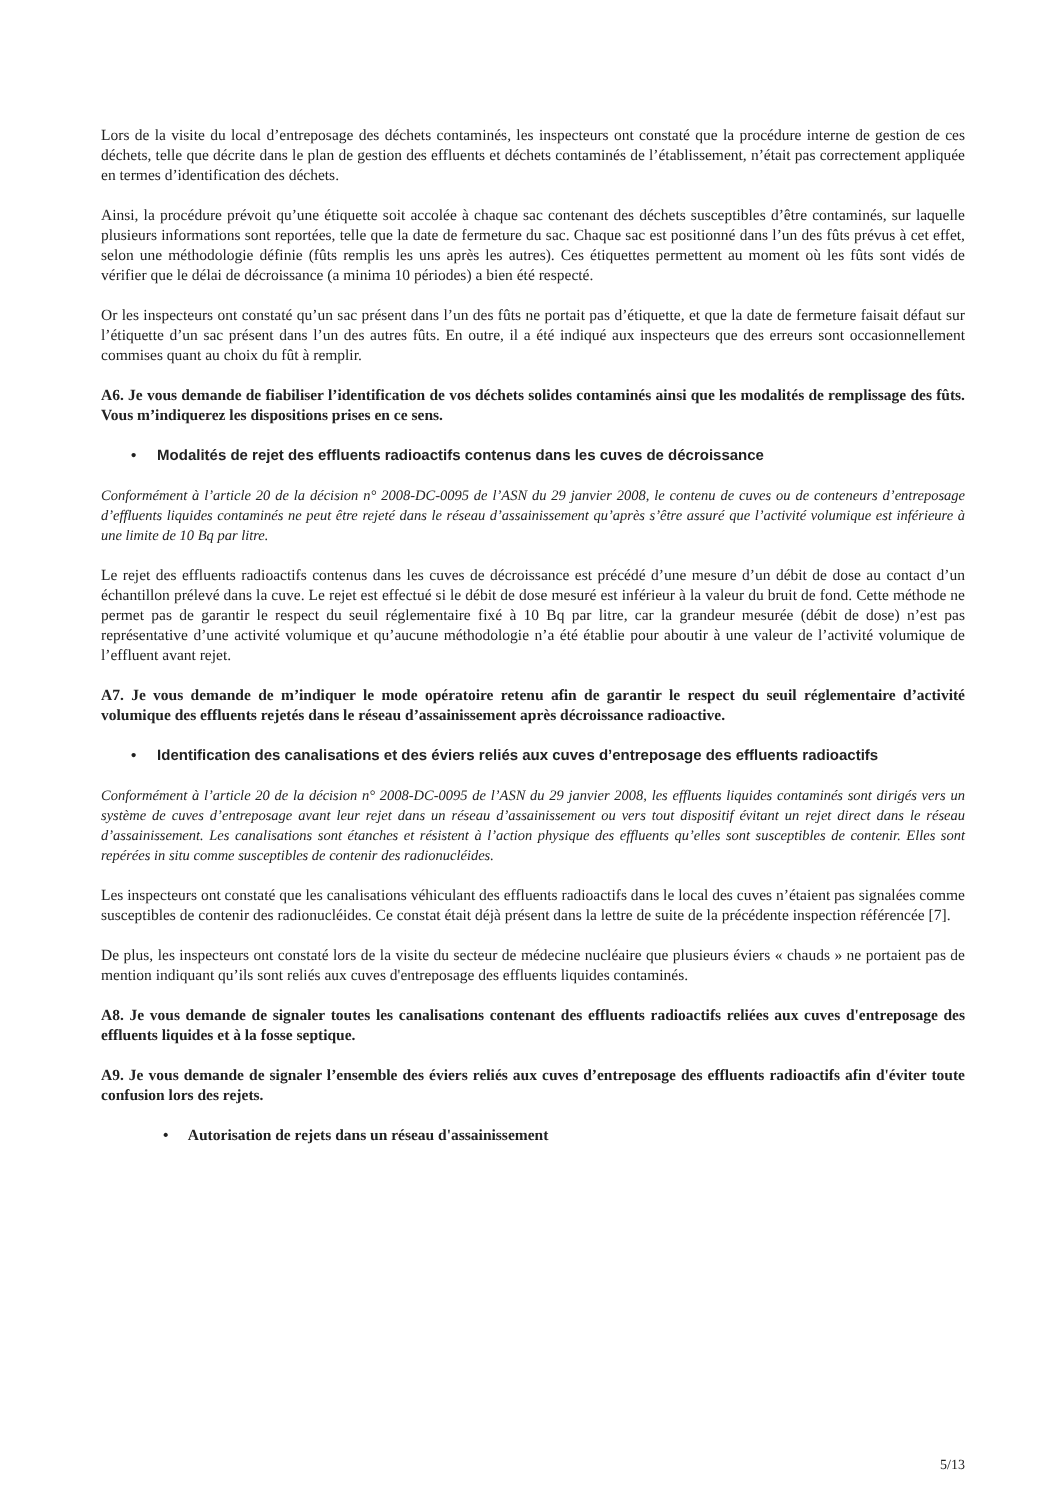Lors de la visite du local d’entreposage des déchets contaminés, les inspecteurs ont constaté que la procédure interne de gestion de ces déchets, telle que décrite dans le plan de gestion des effluents et déchets contaminés de l’établissement, n’était pas correctement appliquée en termes d’identification des déchets.
Ainsi, la procédure prévoit qu’une étiquette soit accolée à chaque sac contenant des déchets susceptibles d’être contaminés, sur laquelle plusieurs informations sont reportées, telle que la date de fermeture du sac. Chaque sac est positionné dans l’un des fûts prévus à cet effet, selon une méthodologie définie (fûts remplis les uns après les autres). Ces étiquettes permettent au moment où les fûts sont vidés de vérifier que le délai de décroissance (a minima 10 périodes) a bien été respecté.
Or les inspecteurs ont constaté qu’un sac présent dans l’un des fûts ne portait pas d’étiquette, et que la date de fermeture faisait défaut sur l’étiquette d’un sac présent dans l’un des autres fûts. En outre, il a été indiqué aux inspecteurs que des erreurs sont occasionnellement commises quant au choix du fût à remplir.
A6. Je vous demande de fiabiliser l’identification de vos déchets solides contaminés ainsi que les modalités de remplissage des fûts. Vous m’indiquerez les dispositions prises en ce sens.
• Modalités de rejet des effluents radioactifs contenus dans les cuves de décroissance
Conformément à l’article 20 de la décision n° 2008-DC-0095 de l’ASN du 29 janvier 2008, le contenu de cuves ou de conteneurs d’entreposage d’effluents liquides contaminés ne peut être rejeté dans le réseau d’assainissement qu’après s’être assuré que l’activité volumique est inférieure à une limite de 10 Bq par litre.
Le rejet des effluents radioactifs contenus dans les cuves de décroissance est précédé d’une mesure d’un débit de dose au contact d’un échantillon prélevé dans la cuve. Le rejet est effectué si le débit de dose mesuré est inférieur à la valeur du bruit de fond. Cette méthode ne permet pas de garantir le respect du seuil réglementaire fixé à 10 Bq par litre, car la grandeur mesurée (débit de dose) n’est pas représentative d’une activité volumique et qu’aucune méthodologie n’a été établie pour aboutir à une valeur de l’activité volumique de l’effluent avant rejet.
A7. Je vous demande de m’indiquer le mode opératoire retenu afin de garantir le respect du seuil réglementaire d’activité volumique des effluents rejetés dans le réseau d’assainissement après décroissance radioactive.
• Identification des canalisations et des éviers reliés aux cuves d’entreposage des effluents radioactifs
Conformément à l’article 20 de la décision n° 2008-DC-0095 de l’ASN du 29 janvier 2008, les effluents liquides contaminés sont dirigés vers un système de cuves d’entreposage avant leur rejet dans un réseau d’assainissement ou vers tout dispositif évitant un rejet direct dans le réseau d’assainissement. Les canalisations sont étanches et résistent à l’action physique des effluents qu’elles sont susceptibles de contenir. Elles sont repérées in situ comme susceptibles de contenir des radionucléides.
Les inspecteurs ont constaté que les canalisations véhiculant des effluents radioactifs dans le local des cuves n’étaient pas signalées comme susceptibles de contenir des radionucléides. Ce constat était déjà présent dans la lettre de suite de la précédente inspection référencée [7].
De plus, les inspecteurs ont constaté lors de la visite du secteur de médecine nucléaire que plusieurs éviers « chauds » ne portaient pas de mention indiquant qu’ils sont reliés aux cuves d'entreposage des effluents liquides contaminés.
A8. Je vous demande de signaler toutes les canalisations contenant des effluents radioactifs reliées aux cuves d'entreposage des effluents liquides et à la fosse septique.
A9. Je vous demande de signaler l’ensemble des éviers reliés aux cuves d’entreposage des effluents radioactifs afin d'éviter toute confusion lors des rejets.
• Autorisation de rejets dans un réseau d'assainissement
5/13